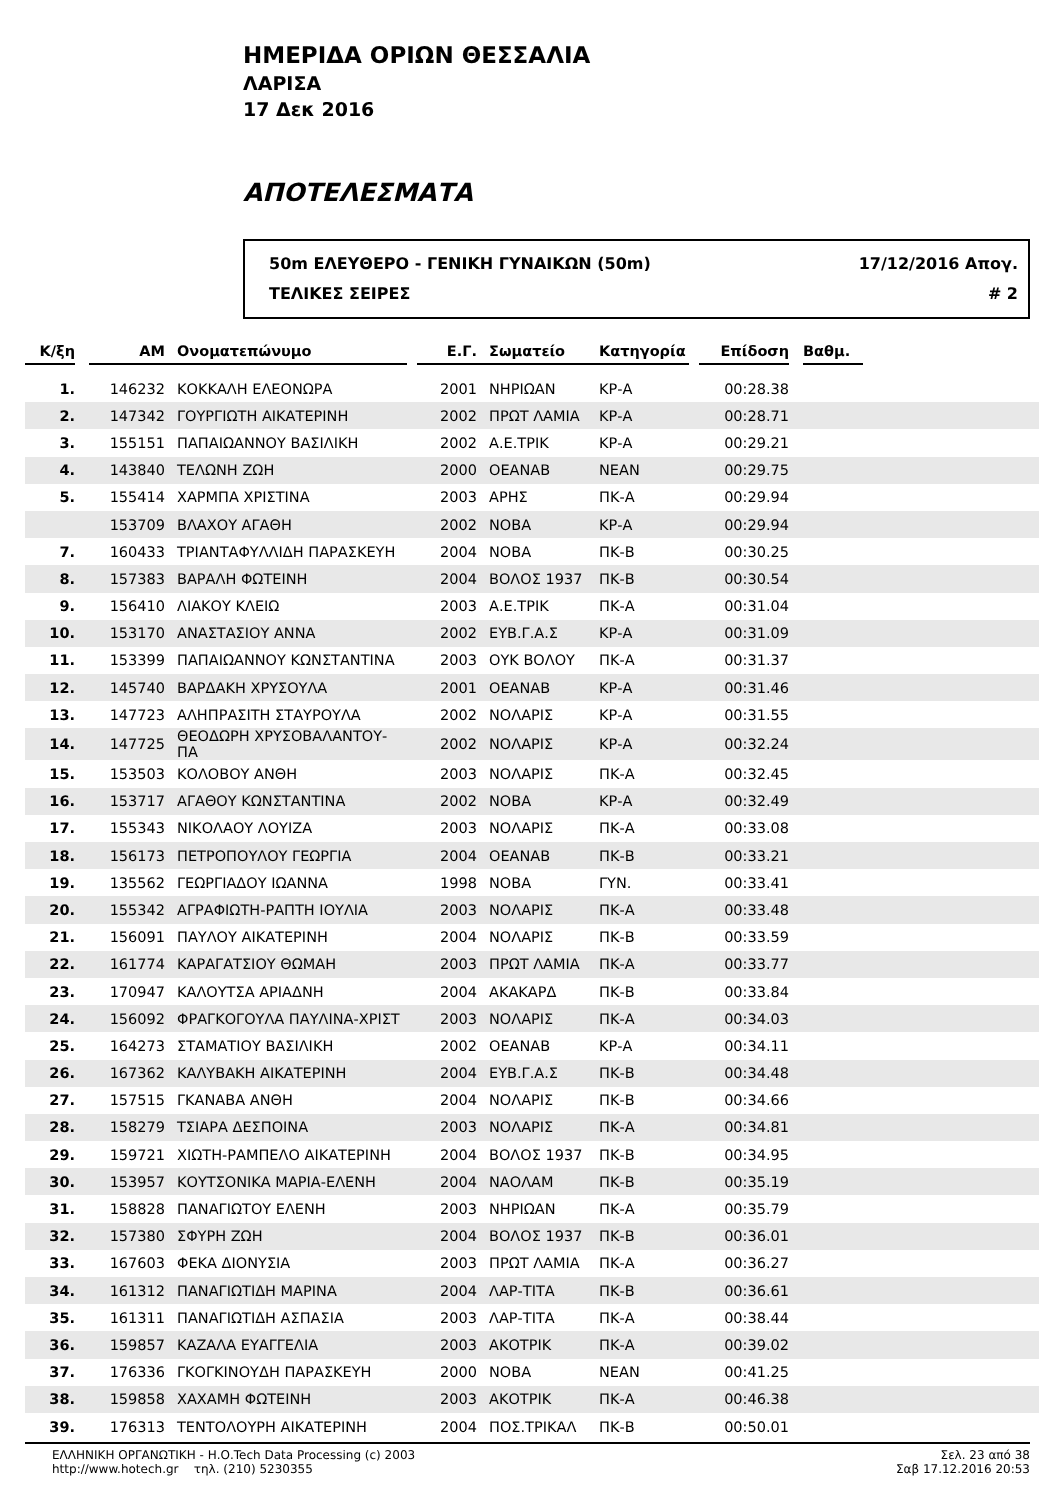ΗΜΕΡΙΔΑ ΟΡΙΩΝ ΘΕΣΣΑΛΙΑ
ΛΑΡΙΣΑ
17 Δεκ 2016
ΑΠΟΤΕΛΕΣΜΑΤΑ
50m ΕΛΕΥΘΕΡΟ - ΓΕΝΙΚΗ ΓΥΝΑΙΚΩΝ (50m) 17/12/2016 Απογ.
ΤΕΛΙΚΕΣ ΣΕΙΡΕΣ # 2
| Κ/ξη | | ΑΜ | Ονοματεπώνυμο | | Ε.Γ. | Σωματείο | Κατηγορία | | Επίδοση | | Βαθμ. | |
| --- | --- | --- | --- | --- | --- | --- | --- | --- | --- | --- | --- | --- |
| 1. | | 146232 | ΚΟΚΚΑΛΗ ΕΛΕΟΝΩΡΑ | | 2001 | ΝΗΡΙΩΑΝ | ΚΡ-Α | | 00:28.38 | | | |
| 2. | | 147342 | ΓΟΥΡΓΙΩΤΗ ΑΙΚΑΤΕΡΙΝΗ | | 2002 | ΠΡΩΤ ΛΑΜΙΑ | ΚΡ-Α | | 00:28.71 | | | |
| 3. | | 155151 | ΠΑΠΑΙΩΑΝΝΟΥ ΒΑΣΙΛΙΚΗ | | 2002 | Α.Ε.ΤΡΙΚ | ΚΡ-Α | | 00:29.21 | | | |
| 4. | | 143840 | ΤΕΛΩΝΗ ΖΩΗ | | 2000 | ΟΕΑΝΑΒ | ΝΕΑΝ | | 00:29.75 | | | |
| 5. | | 155414 | ΧΑΡΜΠΑ ΧΡΙΣΤΙΝΑ | | 2003 | ΑΡΗΣ | ΠΚ-Α | | 00:29.94 | | | |
| | | 153709 | ΒΛΑΧΟΥ ΑΓΑΘΗ | | 2002 | ΝΟΒΑ | ΚΡ-Α | | 00:29.94 | | | |
| 7. | | 160433 | ΤΡΙΑΝΤΑΦΥΛΛΙΔΗ ΠΑΡΑΣΚΕΥΗ | | 2004 | ΝΟΒΑ | ΠΚ-Β | | 00:30.25 | | | |
| 8. | | 157383 | ΒΑΡΑΛΗ ΦΩΤΕΙΝΗ | | 2004 | ΒΟΛΟΣ 1937 | ΠΚ-Β | | 00:30.54 | | | |
| 9. | | 156410 | ΛΙΑΚΟΥ ΚΛΕΙΩ | | 2003 | Α.Ε.ΤΡΙΚ | ΠΚ-Α | | 00:31.04 | | | |
| 10. | | 153170 | ΑΝΑΣΤΑΣΙΟΥ ΑΝΝΑ | | 2002 | ΕΥΒ.Γ.Α.Σ | ΚΡ-Α | | 00:31.09 | | | |
| 11. | | 153399 | ΠΑΠΑΙΩΑΝΝΟΥ ΚΩΝΣΤΑΝΤΙΝΑ | | 2003 | ΟΥΚ ΒΟΛΟΥ | ΠΚ-Α | | 00:31.37 | | | |
| 12. | | 145740 | ΒΑΡΔΑΚΗ ΧΡΥΣΟΥΛΑ | | 2001 | ΟΕΑΝΑΒ | ΚΡ-Α | | 00:31.46 | | | |
| 13. | | 147723 | ΑΛΗΠΡΑΣΙΤΗ ΣΤΑΥΡΟΥΛΑ | | 2002 | ΝΟΛΑΡΙΣ | ΚΡ-Α | | 00:31.55 | | | |
| 14. | | 147725 | ΘΕΟΔΩΡΗ ΧΡΥΣΟΒΑΛΑΝΤΟΥ-ΠΑ | | 2002 | ΝΟΛΑΡΙΣ | ΚΡ-Α | | 00:32.24 | | | |
| 15. | | 153503 | ΚΟΛΟΒΟΥ ΑΝΘΗ | | 2003 | ΝΟΛΑΡΙΣ | ΠΚ-Α | | 00:32.45 | | | |
| 16. | | 153717 | ΑΓΑΘΟΥ ΚΩΝΣΤΑΝΤΙΝΑ | | 2002 | ΝΟΒΑ | ΚΡ-Α | | 00:32.49 | | | |
| 17. | | 155343 | ΝΙΚΟΛΑΟΥ ΛΟΥΙΖΑ | | 2003 | ΝΟΛΑΡΙΣ | ΠΚ-Α | | 00:33.08 | | | |
| 18. | | 156173 | ΠΕΤΡΟΠΟΥΛΟΥ ΓΕΩΡΓΙΑ | | 2004 | ΟΕΑΝΑΒ | ΠΚ-Β | | 00:33.21 | | | |
| 19. | | 135562 | ΓΕΩΡΓΙΑΔΟΥ ΙΩΑΝΝΑ | | 1998 | ΝΟΒΑ | ΓΥΝ. | | 00:33.41 | | | |
| 20. | | 155342 | ΑΓΡΑΦΙΩΤΗ-ΡΑΠΤΗ ΙΟΥΛΙΑ | | 2003 | ΝΟΛΑΡΙΣ | ΠΚ-Α | | 00:33.48 | | | |
| 21. | | 156091 | ΠΑΥΛΟΥ ΑΙΚΑΤΕΡΙΝΗ | | 2004 | ΝΟΛΑΡΙΣ | ΠΚ-Β | | 00:33.59 | | | |
| 22. | | 161774 | ΚΑΡΑΓΑΤΣΙΟΥ ΘΩΜΑΗ | | 2003 | ΠΡΩΤ ΛΑΜΙΑ | ΠΚ-Α | | 00:33.77 | | | |
| 23. | | 170947 | ΚΑΛΟΥΤΣΑ ΑΡΙΑΔΝΗ | | 2004 | ΑΚΑΚΑΡΔ | ΠΚ-Β | | 00:33.84 | | | |
| 24. | | 156092 | ΦΡΑΓΚΟΓΟΥΛΑ ΠΑΥΛΙΝΑ-ΧΡΙΣΤ | | 2003 | ΝΟΛΑΡΙΣ | ΠΚ-Α | | 00:34.03 | | | |
| 25. | | 164273 | ΣΤΑΜΑΤΙΟΥ ΒΑΣΙΛΙΚΗ | | 2002 | ΟΕΑΝΑΒ | ΚΡ-Α | | 00:34.11 | | | |
| 26. | | 167362 | ΚΑΛΥΒΑΚΗ ΑΙΚΑΤΕΡΙΝΗ | | 2004 | ΕΥΒ.Γ.Α.Σ | ΠΚ-Β | | 00:34.48 | | | |
| 27. | | 157515 | ΓΚΑΝΑΒΑ ΑΝΘΗ | | 2004 | ΝΟΛΑΡΙΣ | ΠΚ-Β | | 00:34.66 | | | |
| 28. | | 158279 | ΤΣΙΑΡΑ ΔΕΣΠΟΙΝΑ | | 2003 | ΝΟΛΑΡΙΣ | ΠΚ-Α | | 00:34.81 | | | |
| 29. | | 159721 | ΧΙΩΤΗ-ΡΑΜΠΕΛΟ ΑΙΚΑΤΕΡΙΝΗ | | 2004 | ΒΟΛΟΣ 1937 | ΠΚ-Β | | 00:34.95 | | | |
| 30. | | 153957 | ΚΟΥΤΣΟΝΙΚΑ ΜΑΡΙΑ-ΕΛΕΝΗ | | 2004 | ΝΑΟΛΑΜ | ΠΚ-Β | | 00:35.19 | | | |
| 31. | | 158828 | ΠΑΝΑΓΙΩΤΟΥ ΕΛΕΝΗ | | 2003 | ΝΗΡΙΩΑΝ | ΠΚ-Α | | 00:35.79 | | | |
| 32. | | 157380 | ΣΦΥΡΗ ΖΩΗ | | 2004 | ΒΟΛΟΣ 1937 | ΠΚ-Β | | 00:36.01 | | | |
| 33. | | 167603 | ΦΕΚΑ ΔΙΟΝΥΣΙΑ | | 2003 | ΠΡΩΤ ΛΑΜΙΑ | ΠΚ-Α | | 00:36.27 | | | |
| 34. | | 161312 | ΠΑΝΑΓΙΩΤΙΔΗ ΜΑΡΙΝΑ | | 2004 | ΛΑΡ-ΤΙΤΑ | ΠΚ-Β | | 00:36.61 | | | |
| 35. | | 161311 | ΠΑΝΑΓΙΩΤΙΔΗ ΑΣΠΑΣΙΑ | | 2003 | ΛΑΡ-ΤΙΤΑ | ΠΚ-Α | | 00:38.44 | | | |
| 36. | | 159857 | ΚΑΖΑΛΑ ΕΥΑΓΓΕΛΙΑ | | 2003 | ΑΚΟΤΡΙΚ | ΠΚ-Α | | 00:39.02 | | | |
| 37. | | 176336 | ΓΚΟΓΚΙΝΟΥΔΗ ΠΑΡΑΣΚΕΥΗ | | 2000 | ΝΟΒΑ | ΝΕΑΝ | | 00:41.25 | | | |
| 38. | | 159858 | ΧΑΧΑΜΗ ΦΩΤΕΙΝΗ | | 2003 | ΑΚΟΤΡΙΚ | ΠΚ-Α | | 00:46.38 | | | |
| 39. | | 176313 | ΤΕΝΤΟΛΟΥΡΗ ΑΙΚΑΤΕΡΙΝΗ | | 2004 | ΠΟΣ.ΤΡΙΚΑΛ | ΠΚ-Β | | 00:50.01 | | | |
ΕΛΛΗΝΙΚΗ ΟΡΓΑΝΩΤΙΚΗ - Η.Ο.Tech Data Processing (c) 2003
http://www.hotech.gr τηλ. (210) 5230355
Σελ. 23 από 38
Σαβ 17.12.2016 20:53